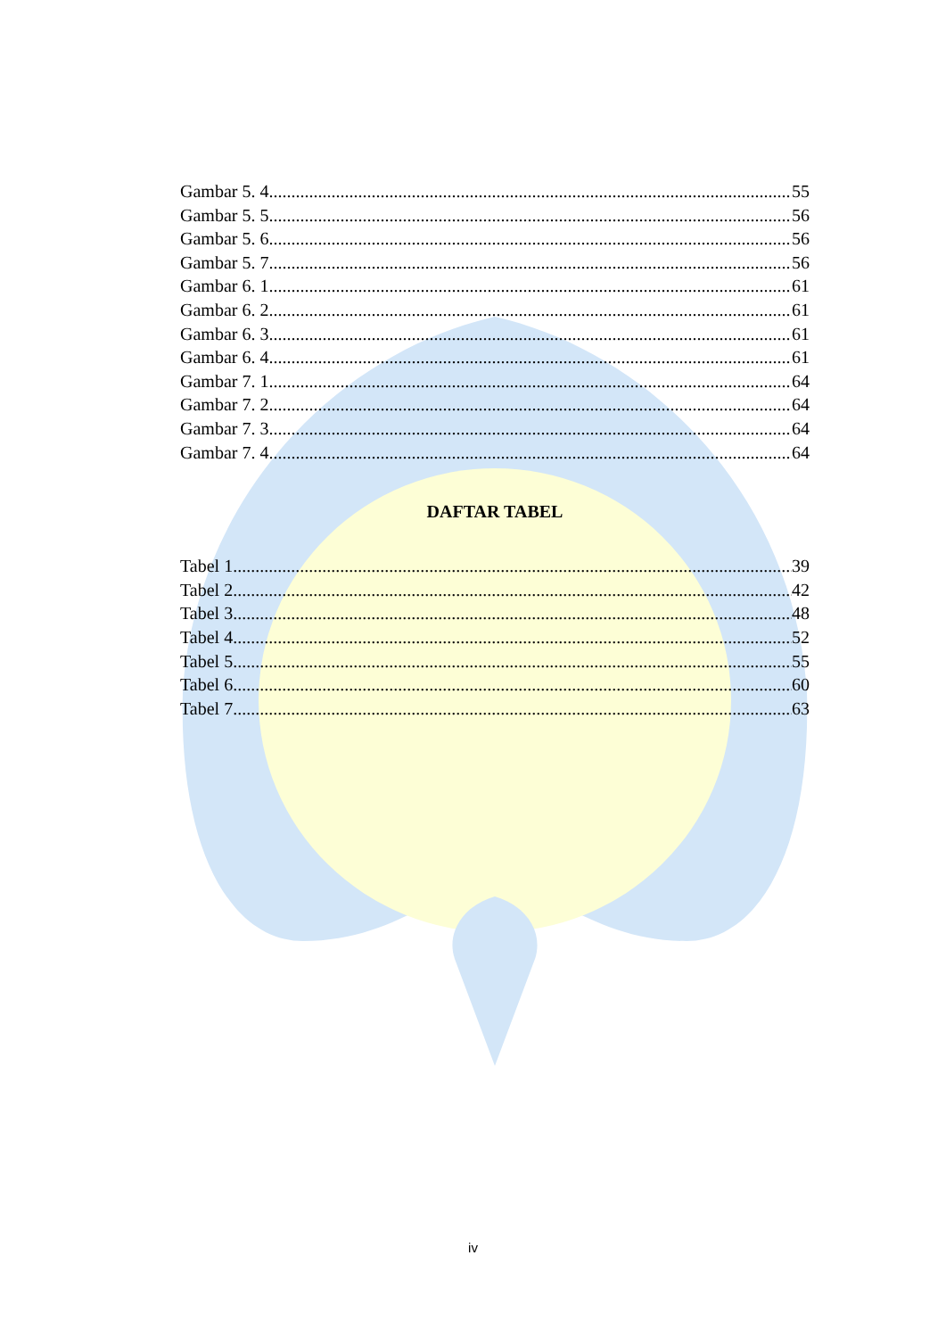Gambar 5. 4 55
Gambar 5. 5 56
Gambar 5. 6 56
Gambar 5. 7 56
Gambar 6. 1 61
Gambar 6. 2 61
Gambar 6. 3 61
Gambar 6. 4 61
Gambar 7. 1 64
Gambar 7. 2 64
Gambar 7. 3 64
Gambar 7. 4 64
DAFTAR TABEL
Tabel 1 39
Tabel 2 42
Tabel 3 48
Tabel 4 52
Tabel 5 55
Tabel 6 60
Tabel 7 63
iv